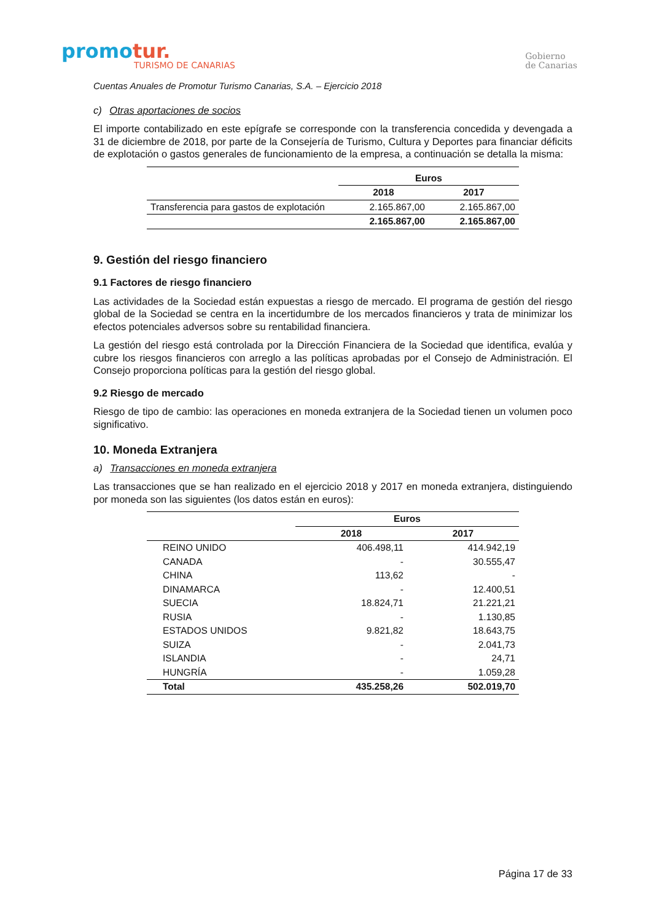promotur.
TURISMO DE CANARIAS
Gobierno
de Canarias
Cuentas Anuales de Promotur Turismo Canarias, S.A. – Ejercicio 2018
c) Otras aportaciones de socios
El importe contabilizado en este epígrafe se corresponde con la transferencia concedida y devengada a 31 de diciembre de 2018, por parte de la Consejería de Turismo, Cultura y Deportes para financiar déficits de explotación o gastos generales de funcionamiento de la empresa, a continuación se detalla la misma:
| | Euros | |
| | 2018 | 2017 |
| Transferencia para gastos de explotación | 2.165.867,00 | 2.165.867,00 |
| | 2.165.867,00 | 2.165.867,00 |
9. Gestión del riesgo financiero
9.1 Factores de riesgo financiero
Las actividades de la Sociedad están expuestas a riesgo de mercado. El programa de gestión del riesgo global de la Sociedad se centra en la incertidumbre de los mercados financieros y trata de minimizar los efectos potenciales adversos sobre su rentabilidad financiera.
La gestión del riesgo está controlada por la Dirección Financiera de la Sociedad que identifica, evalúa y cubre los riesgos financieros con arreglo a las políticas aprobadas por el Consejo de Administración. El Consejo proporciona políticas para la gestión del riesgo global.
9.2 Riesgo de mercado
Riesgo de tipo de cambio: las operaciones en moneda extranjera de la Sociedad tienen un volumen poco significativo.
10. Moneda Extranjera
a) Transacciones en moneda extranjera
Las transacciones que se han realizado en el ejercicio 2018 y 2017 en moneda extranjera, distinguiendo por moneda son las siguientes (los datos están en euros):
| | Euros | |
| | 2018 | 2017 |
| REINO UNIDO | 406.498,11 | 414.942,19 |
| CANADA | - | 30.555,47 |
| CHINA | 113,62 | - |
| DINAMARCA | - | 12.400,51 |
| SUECIA | 18.824,71 | 21.221,21 |
| RUSIA | - | 1.130,85 |
| ESTADOS UNIDOS | 9.821,82 | 18.643,75 |
| SUIZA | - | 2.041,73 |
| ISLANDIA | - | 24,71 |
| HUNGRÍA | - | 1.059,28 |
| Total | 435.258,26 | 502.019,70 |
Página 17 de 33